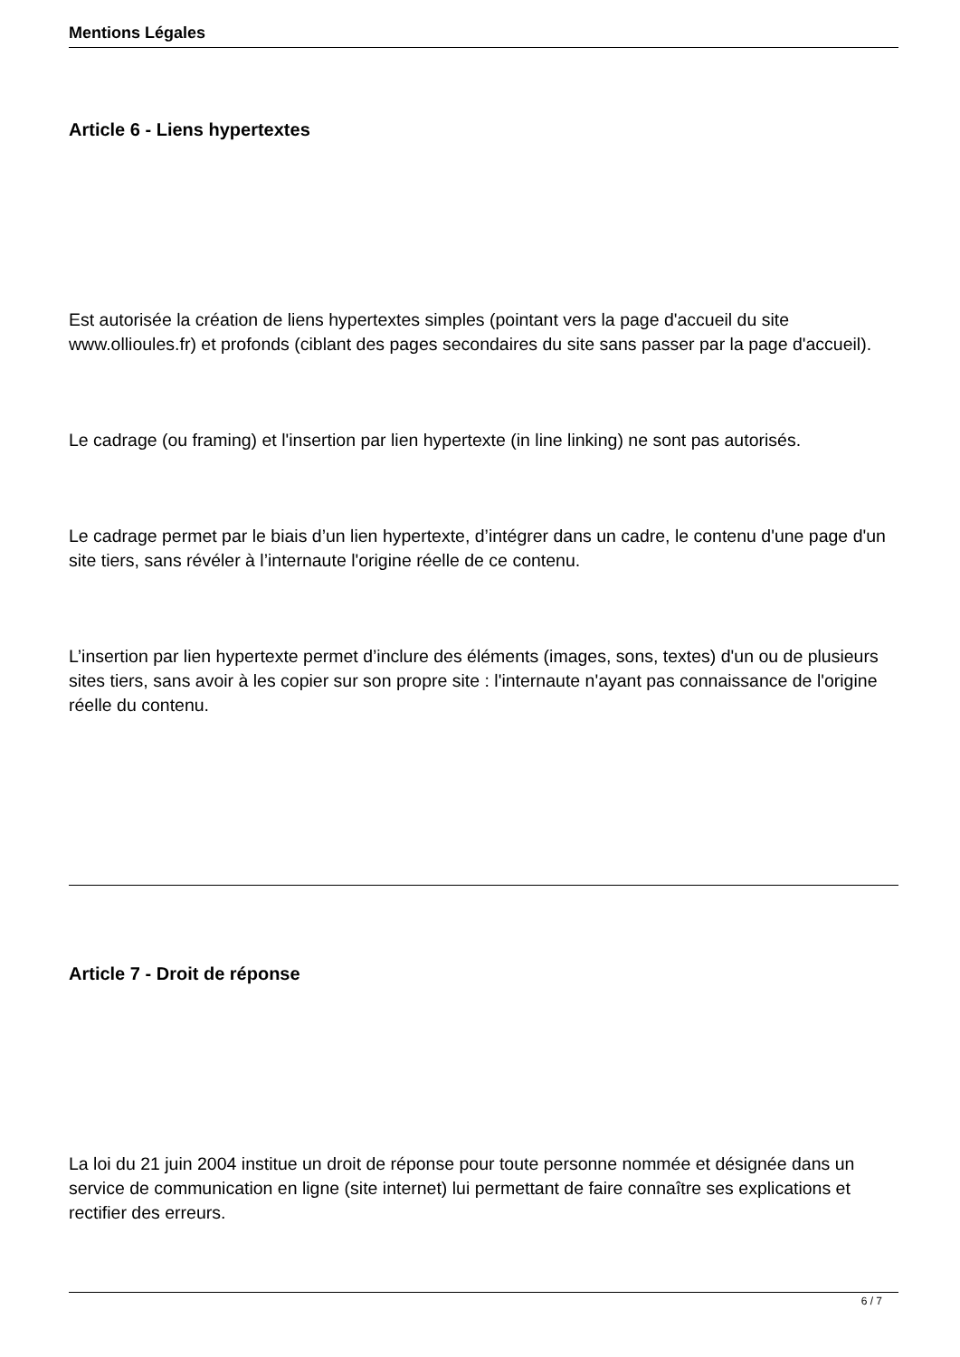Mentions Légales
Article 6 - Liens hypertextes
Est autorisée la création de liens hypertextes simples (pointant vers la page d'accueil du site www.ollioules.fr) et profonds (ciblant des pages secondaires du site sans passer par la page d'accueil).
Le cadrage (ou framing) et l'insertion par lien hypertexte (in line linking) ne sont pas autorisés.
Le cadrage permet par le biais d’un lien hypertexte, d’intégrer dans un cadre, le contenu d'une page d'un site tiers, sans révéler à l’internaute l'origine réelle de ce contenu.
L’insertion par lien hypertexte permet d’inclure des éléments (images, sons, textes) d'un ou de plusieurs sites tiers, sans avoir à les copier sur son propre site : l'internaute n'ayant pas connaissance de l'origine réelle du contenu.
Article 7 - Droit de réponse
La loi du 21 juin 2004 institue un droit de réponse pour toute personne nommée et désignée dans un service de communication en ligne (site internet) lui permettant de faire connaître ses explications et rectifier des erreurs.
6 / 7